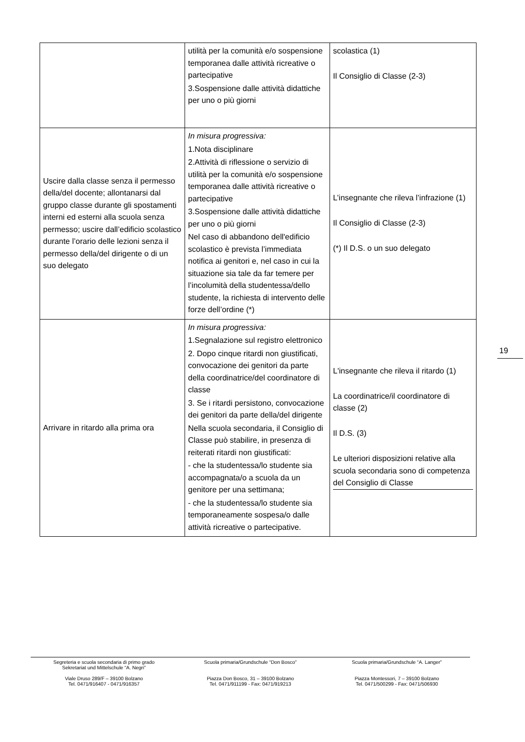| | utilità per la comunità e/o sospensione temporanea dalle attività ricreative o partecipative 3.Sospensione dalle attività didattiche per uno o più giorni | scolastica (1) Il Consiglio di Classe (2-3) |
| Uscire dalla classe senza il permesso della/del docente; allontanarsi dal gruppo classe durante gli spostamenti interni ed esterni alla scuola senza permesso; uscire dall’edificio scolastico durante l’orario delle lezioni senza il permesso della/del dirigente o di un suo delegato | In misura progressiva: 1.Nota disciplinare 2.Attività di riflessione o servizio di utilità per la comunità e/o sospensione temporanea dalle attività ricreative o partecipative 3.Sospensione dalle attività didattiche per uno o più giorni Nel caso di abbandono dell'edificio scolastico è prevista l’immediata notifica ai genitori e, nel caso in cui la situazione sia tale da far temere per l’incolumità della studentessa/dello studente, la richiesta di intervento delle forze dell’ordine (*) | L’insegnante che rileva l’infrazione (1) Il Consiglio di Classe (2-3) (*) Il D.S. o un suo delegato |
| Arrivare in ritardo alla prima ora | In misura progressiva: 1.Segnalazione sul registro elettronico 2. Dopo cinque ritardi non giustificati, convocazione dei genitori da parte della coordinatrice/del coordinatore di classe 3. Se i ritardi persistono, convocazione dei genitori da parte della/del dirigente Nella scuola secondaria, il Consiglio di Classe può stabilire, in presenza di reiterati ritardi non giustificati: - che la studentessa/lo studente sia accompagnata/o a scuola da un genitore per una settimana; - che la studentessa/lo studente sia temporaneamente sospesa/o dalle attività ricreative o partecipative. | L'insegnante che rileva il ritardo (1) La coordinatrice/il coordinatore di classe (2) Il D.S. (3) Le ulteriori disposizioni relative alla scuola secondaria sono di competenza del Consiglio di Classe |
19
Segreteria e scuola secondaria di primo grado
Sekretariat und Mittelschule “A. Negri”
Viale Druso 289/F – 39100 Bolzano
Tel. 0471/916407 - 0471/916357
Scuola primaria/Grundschule “Don Bosco”
Piazza Don Bosco, 31 – 39100 Bolzano
Tel. 0471/911199 - Fax: 0471/919213
Scuola primaria/Grundschule “A. Langer”
Piazza Montessori, 7 – 39100 Bolzano
Tel. 0471/500299 - Fax: 0471/506930